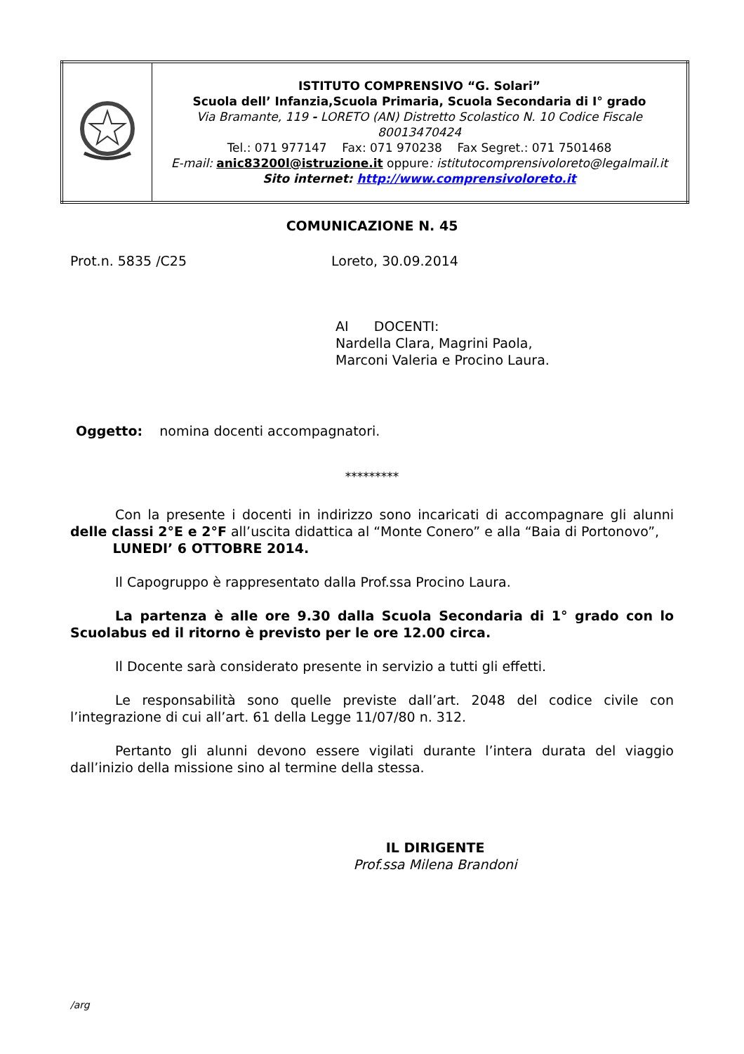| | ISTITUTO COMPRENSIVO “G. Solari” Scuola dell’ Infanzia,Scuola Primaria, Scuola Secondaria di I° grado Via Bramante, 119 - LORETO (AN) Distretto Scolastico N. 10 Codice Fiscale 80013470424 Tel.: 071 977147 Fax: 071 970238 Fax Segret.: 071 7501468 E-mail: anic83200l@istruzione.it oppure : istitutocomprensivoloreto@legalmail.it Sito internet: http://www.comprensivoloreto.it |
COMUNICAZIONE N. 45
Prot.n. 5835 /C25 Loreto, 30.09.2014
AI DOCENTI:
Nardella Clara, Magrini Paola,
Marconi Valeria e Procino Laura.
Oggetto: nomina docenti accompagnatori.
*********
Con la presente i docenti in indirizzo sono incaricati di accompagnare gli alunni delle classi 2°E e 2°F all’uscita didattica al “Monte Conero” e alla “Baia di Portonovo”,
LUNEDI’ 6 OTTOBRE 2014.
Il Capogruppo è rappresentato dalla Prof.ssa Procino Laura.
La partenza è alle ore 9.30 dalla Scuola Secondaria di 1° grado con lo Scuolabus ed il ritorno è previsto per le ore 12.00 circa.
Il Docente sarà considerato presente in servizio a tutti gli effetti.
Le responsabilità sono quelle previste dall’art. 2048 del codice civile con l’integrazione di cui all’art. 61 della Legge 11/07/80 n. 312.
Pertanto gli alunni devono essere vigilati durante l’intera durata del viaggio dall’inizio della missione sino al termine della stessa.
IL DIRIGENTE
Prof.ssa Milena Brandoni
/arg